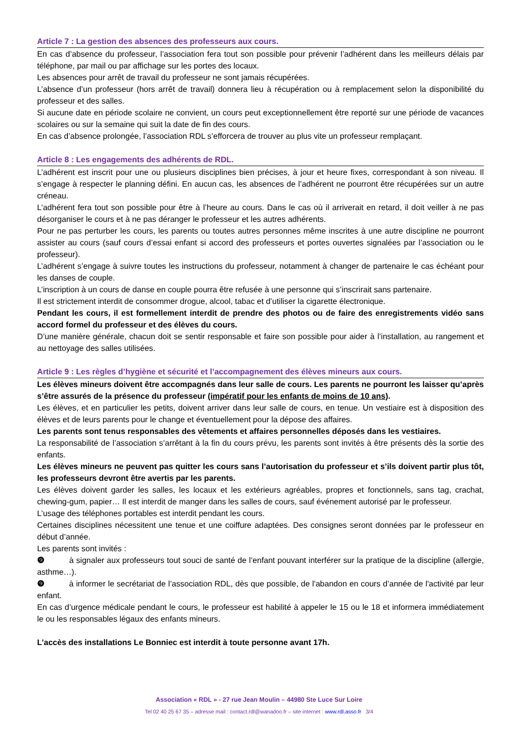Article 7 : La gestion des absences des professeurs aux cours.
En cas d’absence du professeur, l’association fera tout son possible pour prévenir l’adhérent dans les meilleurs délais par téléphone, par mail ou par affichage sur les portes des locaux.
Les absences pour arrêt de travail du professeur ne sont jamais récupérées.
L’absence d’un professeur (hors arrêt de travail) donnera lieu à récupération ou à remplacement selon la disponibilité du professeur et des salles.
Si aucune date en période scolaire ne convient, un cours peut exceptionnellement être reporté sur une période de vacances scolaires ou sur la semaine qui suit la date de fin des cours.
En cas d’absence prolongée, l’association RDL s’efforcera de trouver au plus vite un professeur remplaçant.
Article 8 : Les engagements des adhérents de RDL.
L’adhérent est inscrit pour une ou plusieurs disciplines bien précises, à jour et heure fixes, correspondant à son niveau. Il s’engage à respecter le planning défini. En aucun cas, les absences de l’adhérent ne pourront être récupérées sur un autre créneau.
L’adhérent fera tout son possible pour être à l’heure au cours. Dans le cas où il arriverait en retard, il doit veiller à ne pas désorganiser le cours et à ne pas déranger le professeur et les autres adhérents.
Pour ne pas perturber les cours, les parents ou toutes autres personnes même inscrites à une autre discipline ne pourront assister au cours (sauf cours d’essai enfant si accord des professeurs et portes ouvertes signalées par l’association ou le professeur).
L’adhérent s’engage à suivre toutes les instructions du professeur, notamment à changer de partenaire le cas échéant pour les danses de couple.
L’inscription à un cours de danse en couple pourra être refusée à une personne qui s’inscrirait sans partenaire.
Il est strictement interdit de consommer drogue, alcool, tabac et d’utiliser la cigarette électronique.
Pendant les cours, il est formellement interdit de prendre des photos ou de faire des enregistrements vidéo sans accord formel du professeur et des élèves du cours.
D’une manière générale, chacun doit se sentir responsable et faire son possible pour aider à l’installation, au rangement et au nettoyage des salles utilisées.
Article 9 : Les règles d’hygiène et sécurité et l’accompagnement des élèves mineurs aux cours.
Les élèves mineurs doivent être accompagnés dans leur salle de cours. Les parents ne pourront les laisser qu’après s’être assurés de la présence du professeur (impératif pour les enfants de moins de 10 ans).
Les élèves, et en particulier les petits, doivent arriver dans leur salle de cours, en tenue. Un vestiaire est à disposition des élèves et de leurs parents pour le change et éventuellement pour la dépose des affaires.
Les parents sont tenus responsables des vêtements et affaires personnelles déposés dans les vestiaires.
La responsabilité de l’association s’arrêtant à la fin du cours prévu, les parents sont invités à être présents dès la sortie des enfants.
Les élèves mineurs ne peuvent pas quitter les cours sans l’autorisation du professeur et s’ils doivent partir plus tôt, les professeurs devront être avertis par les parents.
Les élèves doivent garder les salles, les locaux et les extérieurs agréables, propres et fonctionnels, sans tag, crachat, chewing-gum, papier… Il est interdit de manger dans les salles de cours, sauf événement autorisé par le professeur.
L’usage des téléphones portables est interdit pendant les cours.
Certaines disciplines nécessitent une tenue et une coiffure adaptées. Des consignes seront données par le professeur en début d’année.
Les parents sont invités :
❾ à signaler aux professeurs tout souci de santé de l’enfant pouvant interférer sur la pratique de la discipline (allergie, asthme…).
❾ à informer le secrétariat de l’association RDL, dès que possible, de l'abandon en cours d’année de l'activité par leur enfant.
En cas d’urgence médicale pendant le cours, le professeur est habilité à appeler le 15 ou le 18 et informera immédiatement le ou les responsables légaux des enfants mineurs.
L’accès des installations Le Bonniec est interdit à toute personne avant 17h.
Association « RDL » - 27 rue Jean Moulin – 44980 Ste Luce Sur Loire
Tel 02 40 25 67 35 – adresse mail : contact.rdl@wanadoo.fr – site internet : www.rdl.asso.fr 3/4